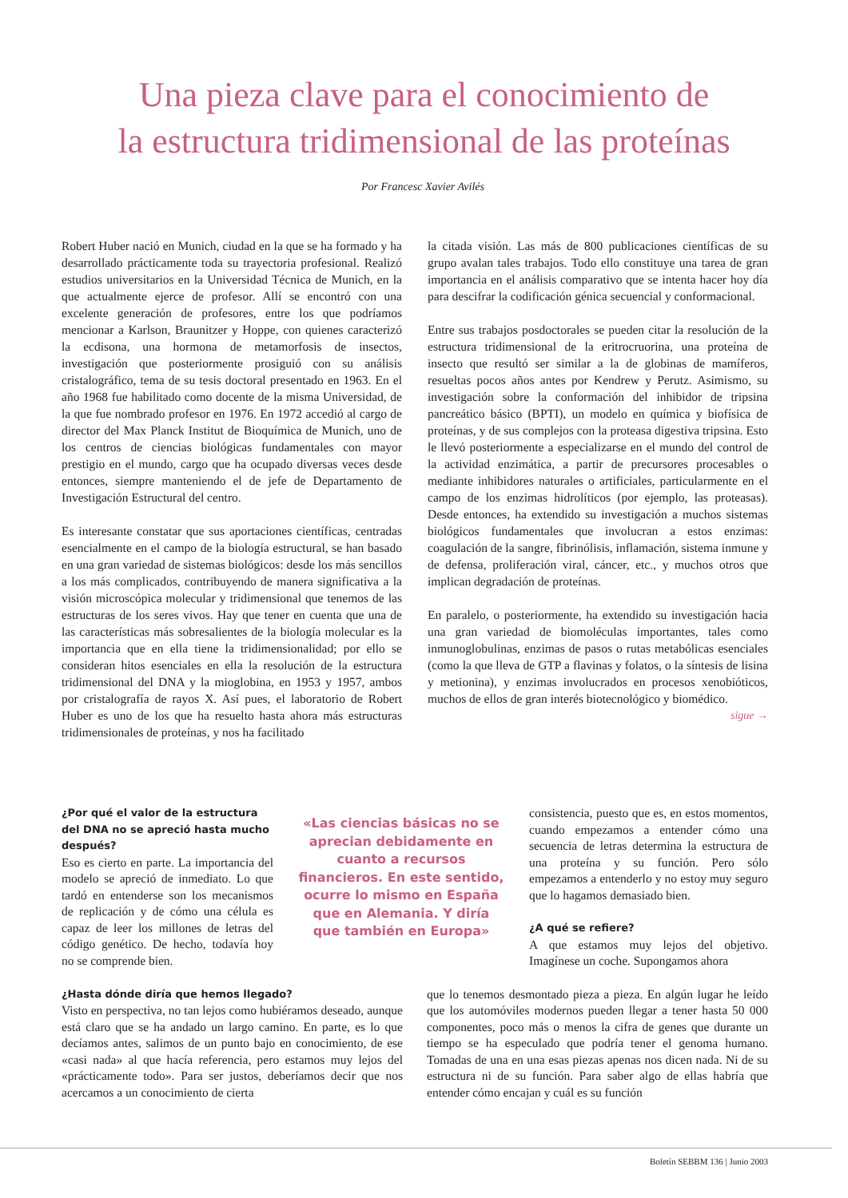Una pieza clave para el conocimiento de
la estructura tridimensional de las proteínas
Por Francesc Xavier Avilés
Robert Huber nació en Munich, ciudad en la que se ha formado y ha desarrollado prácticamente toda su trayectoria profesional. Realizó estudios universitarios en la Universidad Técnica de Munich, en la que actualmente ejerce de profesor. Allí se encontró con una excelente generación de profesores, entre los que podríamos mencionar a Karlson, Braunitzer y Hoppe, con quienes caracterizó la ecdisona, una hormona de metamorfosis de insectos, investigación que posteriormente prosiguió con su análisis cristalográfico, tema de su tesis doctoral presentado en 1963. En el año 1968 fue habilitado como docente de la misma Universidad, de la que fue nombrado profesor en 1976. En 1972 accedió al cargo de director del Max Planck Institut de Bioquímica de Munich, uno de los centros de ciencias biológicas fundamentales con mayor prestigio en el mundo, cargo que ha ocupado diversas veces desde entonces, siempre manteniendo el de jefe de Departamento de Investigación Estructural del centro.
Es interesante constatar que sus aportaciones científicas, centradas esencialmente en el campo de la biología estructural, se han basado en una gran variedad de sistemas biológicos: desde los más sencillos a los más complicados, contribuyendo de manera significativa a la visión microscópica molecular y tridimensional que tenemos de las estructuras de los seres vivos. Hay que tener en cuenta que una de las características más sobresalientes de la biología molecular es la importancia que en ella tiene la tridimensionalidad; por ello se consideran hitos esenciales en ella la resolución de la estructura tridimensional del DNA y la mioglobina, en 1953 y 1957, ambos por cristalografía de rayos X. Así pues, el laboratorio de Robert Huber es uno de los que ha resuelto hasta ahora más estructuras tridimensionales de proteínas, y nos ha facilitado
la citada visión. Las más de 800 publicaciones científicas de su grupo avalan tales trabajos. Todo ello constituye una tarea de gran importancia en el análisis comparativo que se intenta hacer hoy día para descifrar la codificación génica secuencial y conformacional.
Entre sus trabajos posdoctorales se pueden citar la resolución de la estructura tridimensional de la eritrocruorina, una proteína de insecto que resultó ser similar a la de globinas de mamíferos, resueltas pocos años antes por Kendrew y Perutz. Asimismo, su investigación sobre la conformación del inhibidor de tripsina pancreático básico (BPTI), un modelo en química y biofísica de proteínas, y de sus complejos con la proteasa digestiva tripsina. Esto le llevó posteriormente a especializarse en el mundo del control de la actividad enzimática, a partir de precursores procesables o mediante inhibidores naturales o artificiales, particularmente en el campo de los enzimas hidrolíticos (por ejemplo, las proteasas). Desde entonces, ha extendido su investigación a muchos sistemas biológicos fundamentales que involucran a estos enzimas: coagulación de la sangre, fibrinólisis, inflamación, sistema inmune y de defensa, proliferación viral, cáncer, etc., y muchos otros que implican degradación de proteínas.
En paralelo, o posteriormente, ha extendido su investigación hacia una gran variedad de biomoléculas importantes, tales como inmunoglobulinas, enzimas de pasos o rutas metabólicas esenciales (como la que lleva de GTP a flavinas y folatos, o la síntesis de lisina y metionina), y enzimas involucrados en procesos xenobióticos, muchos de ellos de gran interés biotecnológico y biomédico.
sigue →
¿Por qué el valor de la estructura del DNA no se apreció hasta mucho después?
Eso es cierto en parte. La importancia del modelo se apreció de inmediato. Lo que tardó en entenderse son los mecanismos de replicación y de cómo una célula es capaz de leer los millones de letras del código genético. De hecho, todavía hoy no se comprende bien.
«Las ciencias básicas no se aprecian debidamente en cuanto a recursos financieros. En este sentido, ocurre lo mismo en España que en Alemania. Y diría que también en Europa»
consistencia, puesto que es, en estos momentos, cuando empezamos a entender cómo una secuencia de letras determina la estructura de una proteína y su función. Pero sólo empezamos a entenderlo y no estoy muy seguro que lo hagamos demasiado bien.
¿A qué se refiere?
A que estamos muy lejos del objetivo. Imagínese un coche. Supongamos ahora
¿Hasta dónde diría que hemos llegado?
Visto en perspectiva, no tan lejos como hubiéramos deseado, aunque está claro que se ha andado un largo camino. En parte, es lo que decíamos antes, salimos de un punto bajo en conocimiento, de ese «casi nada» al que hacía referencia, pero estamos muy lejos del «prácticamente todo». Para ser justos, deberíamos decir que nos acercamos a un conocimiento de cierta
que lo tenemos desmontado pieza a pieza. En algún lugar he leído que los automóviles modernos pueden llegar a tener hasta 50 000 componentes, poco más o menos la cifra de genes que durante un tiempo se ha especulado que podría tener el genoma humano. Tomadas de una en una esas piezas apenas nos dicen nada. Ni de su estructura ni de su función. Para saber algo de ellas habría que entender cómo encajan y cuál es su función
Boletín SEBBM 136 | Junio 2003